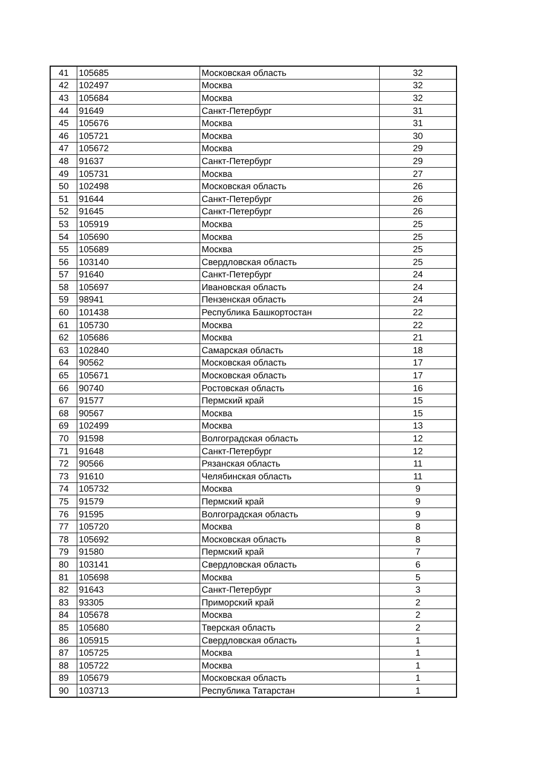| 41 | 105685 | Московская область | 32 |
| 42 | 102497 | Москва | 32 |
| 43 | 105684 | Москва | 32 |
| 44 | 91649 | Санкт-Петербург | 31 |
| 45 | 105676 | Москва | 31 |
| 46 | 105721 | Москва | 30 |
| 47 | 105672 | Москва | 29 |
| 48 | 91637 | Санкт-Петербург | 29 |
| 49 | 105731 | Москва | 27 |
| 50 | 102498 | Московская область | 26 |
| 51 | 91644 | Санкт-Петербург | 26 |
| 52 | 91645 | Санкт-Петербург | 26 |
| 53 | 105919 | Москва | 25 |
| 54 | 105690 | Москва | 25 |
| 55 | 105689 | Москва | 25 |
| 56 | 103140 | Свердловская область | 25 |
| 57 | 91640 | Санкт-Петербург | 24 |
| 58 | 105697 | Ивановская область | 24 |
| 59 | 98941 | Пензенская область | 24 |
| 60 | 101438 | Республика Башкортостан | 22 |
| 61 | 105730 | Москва | 22 |
| 62 | 105686 | Москва | 21 |
| 63 | 102840 | Самарская область | 18 |
| 64 | 90562 | Московская область | 17 |
| 65 | 105671 | Московская область | 17 |
| 66 | 90740 | Ростовская область | 16 |
| 67 | 91577 | Пермский край | 15 |
| 68 | 90567 | Москва | 15 |
| 69 | 102499 | Москва | 13 |
| 70 | 91598 | Волгоградская область | 12 |
| 71 | 91648 | Санкт-Петербург | 12 |
| 72 | 90566 | Рязанская область | 11 |
| 73 | 91610 | Челябинская область | 11 |
| 74 | 105732 | Москва | 9 |
| 75 | 91579 | Пермский край | 9 |
| 76 | 91595 | Волгоградская область | 9 |
| 77 | 105720 | Москва | 8 |
| 78 | 105692 | Московская область | 8 |
| 79 | 91580 | Пермский край | 7 |
| 80 | 103141 | Свердловская область | 6 |
| 81 | 105698 | Москва | 5 |
| 82 | 91643 | Санкт-Петербург | 3 |
| 83 | 93305 | Приморский край | 2 |
| 84 | 105678 | Москва | 2 |
| 85 | 105680 | Тверская область | 2 |
| 86 | 105915 | Свердловская область | 1 |
| 87 | 105725 | Москва | 1 |
| 88 | 105722 | Москва | 1 |
| 89 | 105679 | Московская область | 1 |
| 90 | 103713 | Республика Татарстан | 1 |